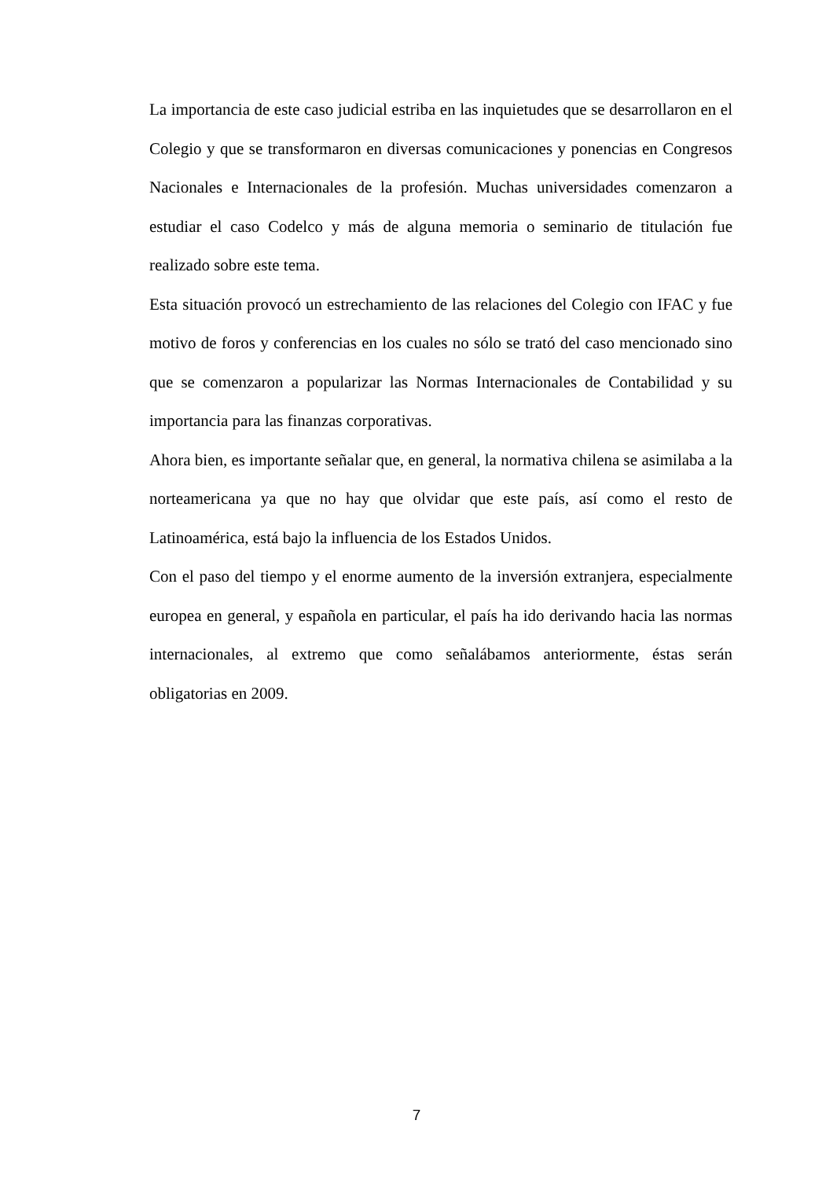La importancia de este caso judicial estriba en las inquietudes que se desarrollaron en el Colegio y que se transformaron en diversas comunicaciones y ponencias en Congresos Nacionales e Internacionales de la profesión. Muchas universidades comenzaron a estudiar el caso Codelco y más de alguna memoria o seminario de titulación fue realizado sobre este tema.
Esta situación provocó un estrechamiento de las relaciones del Colegio con IFAC y fue motivo de foros y conferencias en los cuales no sólo se trató del caso mencionado sino que se comenzaron a popularizar las Normas Internacionales de Contabilidad y su importancia para las finanzas corporativas.
Ahora bien, es importante señalar que, en general, la normativa chilena se asimilaba a la norteamericana ya que no hay que olvidar que este país, así como el resto de Latinoamérica, está bajo la influencia de los Estados Unidos.
Con el paso del tiempo y el enorme aumento de la inversión extranjera, especialmente europea en general, y española en particular, el país ha ido derivando hacia las normas internacionales, al extremo que como señalábamos anteriormente, éstas serán obligatorias en 2009.
7